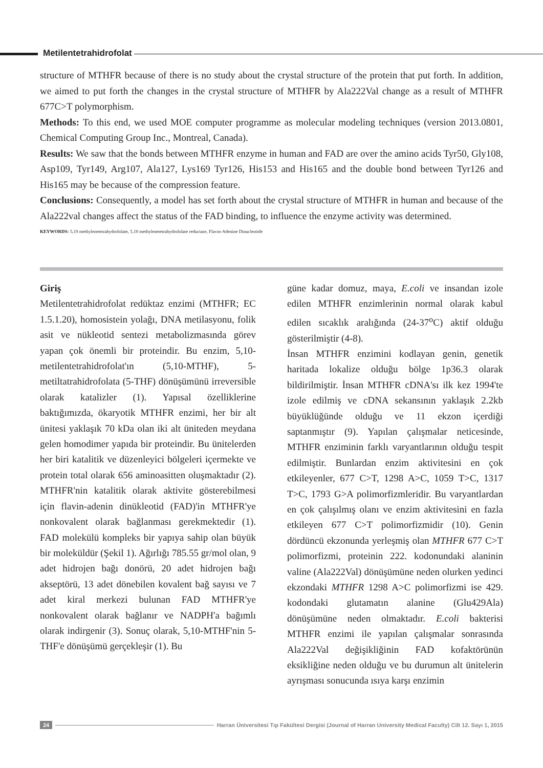Metilentetrahidrofolat
structure of MTHFR because of there is no study about the crystal structure of the protein that put forth. In addition, we aimed to put forth the changes in the crystal structure of MTHFR by Ala222Val change as a result of MTHFR 677C>T polymorphism.
Methods: To this end, we used MOE computer programme as molecular modeling techniques (version 2013.0801, Chemical Computing Group Inc., Montreal, Canada).
Results: We saw that the bonds between MTHFR enzyme in human and FAD are over the amino acids Tyr50, Gly108, Asp109, Tyr149, Arg107, Ala127, Lys169 Tyr126, His153 and His165 and the double bond between Tyr126 and His165 may be because of the compression feature.
Conclusions: Consequently, a model has set forth about the crystal structure of MTHFR in human and because of the Ala222val changes affect the status of the FAD binding, to influence the enzyme activity was determined.
KEYWORDS: 5,10 methylenetetrahydrofolate, 5,10 methylenetetrahydrofolate reductase, Flavin-Adenine Dinucleotide
Giriş
Metilentetrahidrofolat redüktaz enzimi (MTHFR; EC 1.5.1.20), homosistein yolağı, DNA metilasyonu, folik asit ve nükleotid sentezi metabolizmasında görev yapan çok önemli bir proteindir. Bu enzim, 5,10-metilentetrahidrofolat'ın (5,10-MTHF), 5-metiltatrahidrofolata (5-THF) dönüşümünü irreversible olarak katalizler (1). Yapısal özelliklerine baktığımızda, ökaryotik MTHFR enzimi, her bir alt ünitesi yaklaşık 70 kDa olan iki alt üniteden meydana gelen homodimer yapıda bir proteindir. Bu ünitelerden her biri katalitik ve düzenleyici bölgeleri içermekte ve protein total olarak 656 aminoasitten oluşmaktadır (2). MTHFR'nin katalitik olarak aktivite gösterebilmesi için flavin-adenin dinükleotid (FAD)'in MTHFR'ye nonkovalent olarak bağlanması gerekmektedir (1). FAD molekülü kompleks bir yapıya sahip olan büyük bir moleküldür (Şekil 1). Ağırlığı 785.55 gr/mol olan, 9 adet hidrojen bağı donörü, 20 adet hidrojen bağı akseptörü, 13 adet dönebilen kovalent bağ sayısı ve 7 adet kiral merkezi bulunan FAD MTHFR'ye nonkovalent olarak bağlanır ve NADPH'a bağımlı olarak indirgenir (3). Sonuç olarak, 5,10-MTHF'nin 5-THF'e dönüşümü gerçekleşir (1). Bu
güne kadar domuz, maya, E.coli ve insandan izole edilen MTHFR enzimlerinin normal olarak kabul edilen sıcaklık aralığında (24-37<sup>o</sup>C) aktif olduğu gösterilmiştir (4-8).
İnsan MTHFR enzimini kodlayan genin, genetik haritada lokalize olduğu bölge 1p36.3 olarak bildirilmiştir. İnsan MTHFR cDNA'sı ilk kez 1994'te izole edilmiş ve cDNA sekansının yaklaşık 2.2kb büyüklüğünde olduğu ve 11 ekzon içerdiği saptanmıştır (9). Yapılan çalışmalar neticesinde, MTHFR enziminin farklı varyantlarının olduğu tespit edilmiştir. Bunlardan enzim aktivitesini en çok etkileyenler, 677 C>T, 1298 A>C, 1059 T>C, 1317 T>C, 1793 G>A polimorfizmleridir. Bu varyantlardan en çok çalışılmış olanı ve enzim aktivitesini en fazla etkileyen 677 C>T polimorfizmidir (10). Genin dördüncü ekzonunda yerleşmiş olan MTHFR 677 C>T polimorfizmi, proteinin 222. kodonundaki alaninin valine (Ala222Val) dönüşümüne neden olurken yedinci ekzondaki MTHFR 1298 A>C polimorfizmi ise 429. kodondaki glutamatın alanine (Glu429Ala) dönüşümüne neden olmaktadır. E.coli bakterisi MTHFR enzimi ile yapılan çalışmalar sonrasında Ala222Val değişikliğinin FAD kofaktörünün eksikliğine neden olduğu ve bu durumun alt ünitelerin ayrışması sonucunda ısıya karşı enzimin
24
Harran Üniversitesi Tıp Fakültesi Dergisi (Journal of Harran University Medical Faculty) Cilt 12. Sayı 1, 2015